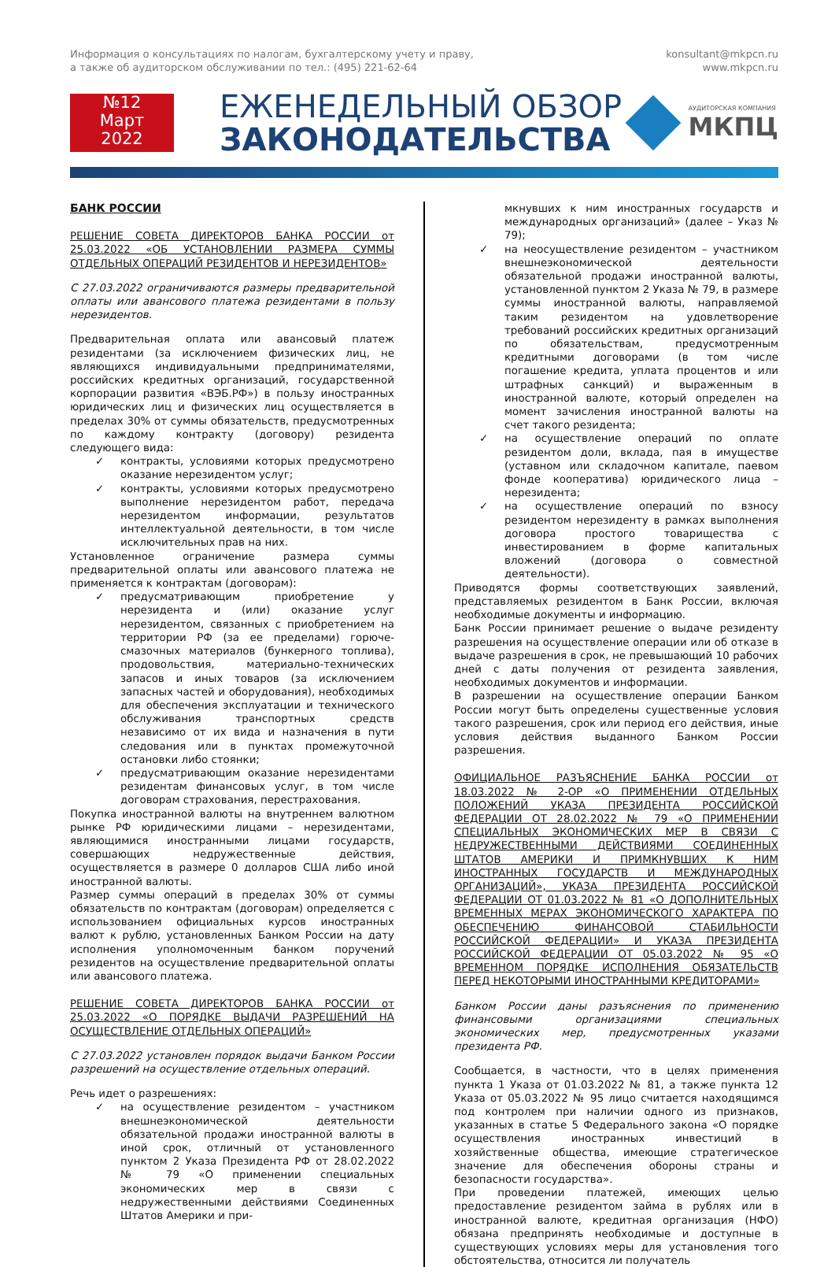Информация о консультациях по налогам, бухгалтерскому учету и праву,
а также об аудиторском обслуживании по тел.: (495) 221-62-64
konsultant@mkpcn.ru
www.mkpcn.ru
№12
Март
2022
ЕЖЕНЕДЕЛЬНЫЙ ОБЗОР
ЗАКОНОДАТЕЛЬСТВА
АУДИТОРСКАЯ КОМПАНИЯ
МКПЦ
БАНК РОССИИ
РЕШЕНИЕ СОВЕТА ДИРЕКТОРОВ БАНКА РОССИИ от 25.03.2022 «ОБ УСТАНОВЛЕНИИ РАЗМЕРА СУММЫ ОТДЕЛЬНЫХ ОПЕРАЦИЙ РЕЗИДЕНТОВ И НЕРЕЗИДЕНТОВ»
С 27.03.2022 ограничиваются размеры предварительной оплаты или авансового платежа резидентами в пользу нерезидентов.
Предварительная оплата или авансовый платеж резидентами (за исключением физических лиц, не являющихся индивидуальными предпринимателями, российских кредитных организаций, государственной корпорации развития «ВЭБ.РФ») в пользу иностранных юридических лиц и физических лиц осуществляется в пределах 30% от суммы обязательств, предусмотренных по каждому контракту (договору) резидента следующего вида:
✓ контракты, условиями которых предусмотрено оказание нерезидентом услуг;
✓ контракты, условиями которых предусмотрено выполнение нерезидентом работ, передача нерезидентом информации, результатов интеллектуальной деятельности, в том числе исключительных прав на них.
Установленное ограничение размера суммы предварительной оплаты или авансового платежа не применяется к контрактам (договорам):
✓ предусматривающим приобретение у нерезидента и (или) оказание услуг нерезидентом, связанных с приобретением на территории РФ (за ее пределами) горюче-смазочных материалов (бункерного топлива), продовольствия, материально-технических запасов и иных товаров (за исключением запасных частей и оборудования), необходимых для обеспечения эксплуатации и технического обслуживания транспортных средств независимо от их вида и назначения в пути следования или в пунктах промежуточной остановки либо стоянки;
✓ предусматривающим оказание нерезидентами резидентам финансовых услуг, в том числе договорам страхования, перестрахования.
Покупка иностранной валюты на внутреннем валютном рынке РФ юридическими лицами – нерезидентами, являющимися иностранными лицами государств, совершающих недружественные действия, осуществляется в размере 0 долларов США либо иной иностранной валюты.
Размер суммы операций в пределах 30% от суммы обязательств по контрактам (договорам) определяется с использованием официальных курсов иностранных валют к рублю, установленных Банком России на дату исполнения уполномоченным банком поручений резидентов на осуществление предварительной оплаты или авансового платежа.
РЕШЕНИЕ СОВЕТА ДИРЕКТОРОВ БАНКА РОССИИ от 25.03.2022 «О ПОРЯДКЕ ВЫДАЧИ РАЗРЕШЕНИЙ НА ОСУЩЕСТВЛЕНИЕ ОТДЕЛЬНЫХ ОПЕРАЦИЙ»
С 27.03.2022 установлен порядок выдачи Банком России разрешений на осуществление отдельных операций.
Речь идет о разрешениях:
✓ на осуществление резидентом – участником внешнеэкономической деятельности обязательной продажи иностранной валюты в иной срок, отличный от установленного пунктом 2 Указа Президента РФ от 28.02.2022 № 79 «О применении специальных экономических мер в связи с недружественными действиями Соединенных Штатов Америки и при-
мкнувших к ним иностранных государств и международных организаций» (далее – Указ № 79);
✓ на неосуществление резидентом – участником внешнеэкономической деятельности обязательной продажи иностранной валюты, установленной пунктом 2 Указа № 79, в размере суммы иностранной валюты, направляемой таким резидентом на удовлетворение требований российских кредитных организаций по обязательствам, предусмотренным кредитными договорами (в том числе погашение кредита, уплата процентов и или штрафных санкций) и выраженным в иностранной валюте, который определен на момент зачисления иностранной валюты на счет такого резидента;
✓ на осуществление операций по оплате резидентом доли, вклада, пая в имуществе (уставном или складочном капитале, паевом фонде кооператива) юридического лица – нерезидента;
✓ на осуществление операций по взносу резидентом нерезиденту в рамках выполнения договора простого товарищества с инвестированием в форме капитальных вложений (договора о совместной деятельности).
Приводятся формы соответствующих заявлений, представляемых резидентом в Банк России, включая необходимые документы и информацию.
Банк России принимает решение о выдаче резиденту разрешения на осуществление операции или об отказе в выдаче разрешения в срок, не превышающий 10 рабочих дней с даты получения от резидента заявления, необходимых документов и информации.
В разрешении на осуществление операции Банком России могут быть определены существенные условия такого разрешения, срок или период его действия, иные условия действия выданного Банком России разрешения.
ОФИЦИАЛЬНОЕ РАЗЪЯСНЕНИЕ БАНКА РОССИИ от 18.03.2022 № 2-ОР «О ПРИМЕНЕНИИ ОТДЕЛЬНЫХ ПОЛОЖЕНИЙ УКАЗА ПРЕЗИДЕНТА РОССИЙСКОЙ ФЕДЕРАЦИИ ОТ 28.02.2022 № 79 «О ПРИМЕНЕНИИ СПЕЦИАЛЬНЫХ ЭКОНОМИЧЕСКИХ МЕР В СВЯЗИ С НЕДРУЖЕСТВЕННЫМИ ДЕЙСТВИЯМИ СОЕДИНЕННЫХ ШТАТОВ АМЕРИКИ И ПРИМКНУВШИХ К НИМ ИНОСТРАННЫХ ГОСУДАРСТВ И МЕЖДУНАРОДНЫХ ОРГАНИЗАЦИЙ», УКАЗА ПРЕЗИДЕНТА РОССИЙСКОЙ ФЕДЕРАЦИИ ОТ 01.03.2022 № 81 «О ДОПОЛНИТЕЛЬНЫХ ВРЕМЕННЫХ МЕРАХ ЭКОНОМИЧЕСКОГО ХАРАКТЕРА ПО ОБЕСПЕЧЕНИЮ ФИНАНСОВОЙ СТАБИЛЬНОСТИ РОССИЙСКОЙ ФЕДЕРАЦИИ» И УКАЗА ПРЕЗИДЕНТА РОССИЙСКОЙ ФЕДЕРАЦИИ ОТ 05.03.2022 № 95 «О ВРЕМЕННОМ ПОРЯДКЕ ИСПОЛНЕНИЯ ОБЯЗАТЕЛЬСТВ ПЕРЕД НЕКОТОРЫМИ ИНОСТРАННЫМИ КРЕДИТОРАМИ»
Банком России даны разъяснения по применению финансовыми организациями специальных экономических мер, предусмотренных указами президента РФ.
Сообщается, в частности, что в целях применения пункта 1 Указа от 01.03.2022 № 81, а также пункта 12 Указа от 05.03.2022 № 95 лицо считается находящимся под контролем при наличии одного из признаков, указанных в статье 5 Федерального закона «О порядке осуществления иностранных инвестиций в хозяйственные общества, имеющие стратегическое значение для обеспечения обороны страны и безопасности государства».
При проведении платежей, имеющих целью предоставление резидентом займа в рублях или в иностранной валюте, кредитная организация (НФО) обязана предпринять необходимые и доступные в существующих условиях меры для установления того обстоятельства, относится ли получатель